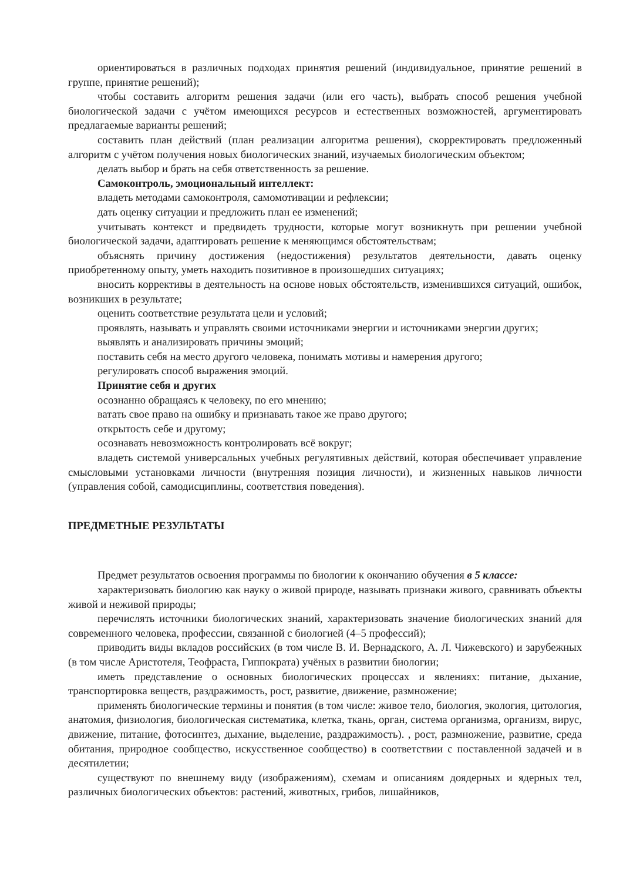ориентироваться в различных подходах принятия решений (индивидуальное, принятие решений в группе, принятие решений);
чтобы составить алгоритм решения задачи (или его часть), выбрать способ решения учебной биологической задачи с учётом имеющихся ресурсов и естественных возможностей, аргументировать предлагаемые варианты решений;
составить план действий (план реализации алгоритма решения), скорректировать предложенный алгоритм с учётом получения новых биологических знаний, изучаемых биологическим объектом;
делать выбор и брать на себя ответственность за решение.
Самоконтроль, эмоциональный интеллект:
владеть методами самоконтроля, самомотивации и рефлексии;
дать оценку ситуации и предложить план ее изменений;
учитывать контекст и предвидеть трудности, которые могут возникнуть при решении учебной биологической задачи, адаптировать решение к меняющимся обстоятельствам;
объяснять причину достижения (недостижения) результатов деятельности, давать оценку приобретенному опыту, уметь находить позитивное в произошедших ситуациях;
вносить коррективы в деятельность на основе новых обстоятельств, изменившихся ситуаций, ошибок, возникших в результате;
оценить соответствие результата цели и условий;
проявлять, называть и управлять своими источниками энергии и источниками энергии других;
выявлять и анализировать причины эмоций;
поставить себя на место другого человека, понимать мотивы и намерения другого;
регулировать способ выражения эмоций.
Принятие себя и других
осознанно обращаясь к человеку, по его мнению;
ватать свое право на ошибку и признавать такое же право другого;
открытость себе и другому;
осознавать невозможность контролировать всё вокруг;
владеть системой универсальных учебных регулятивных действий, которая обеспечивает управление смысловыми установками личности (внутренняя позиция личности), и жизненных навыков личности (управления собой, самодисциплины, соответствия поведения).
ПРЕДМЕТНЫЕ РЕЗУЛЬТАТЫ
Предмет результатов освоения программы по биологии к окончанию обучения в 5 классе:
характеризовать биологию как науку о живой природе, называть признаки живого, сравнивать объекты живой и неживой природы;
перечислять источники биологических знаний, характеризовать значение биологических знаний для современного человека, профессии, связанной с биологией (4–5 профессий);
приводить виды вкладов российских (в том числе В. И. Вернадского, А. Л. Чижевского) и зарубежных (в том числе Аристотеля, Теофраста, Гиппократа) учёных в развитии биологии;
иметь представление о основных биологических процессах и явлениях: питание, дыхание, транспортировка веществ, раздражимость, рост, развитие, движение, размножение;
применять биологические термины и понятия (в том числе: живое тело, биология, экология, цитология, анатомия, физиология, биологическая систематика, клетка, ткань, орган, система организма, организм, вирус, движение, питание, фотосинтез, дыхание, выделение, раздражимость). , рост, размножение, развитие, среда обитания, природное сообщество, искусственное сообщество) в соответствии с поставленной задачей и в десятилетии;
существуют по внешнему виду (изображениям), схемам и описаниям доядерных и ядерных тел, различных биологических объектов: растений, животных, грибов, лишайников,